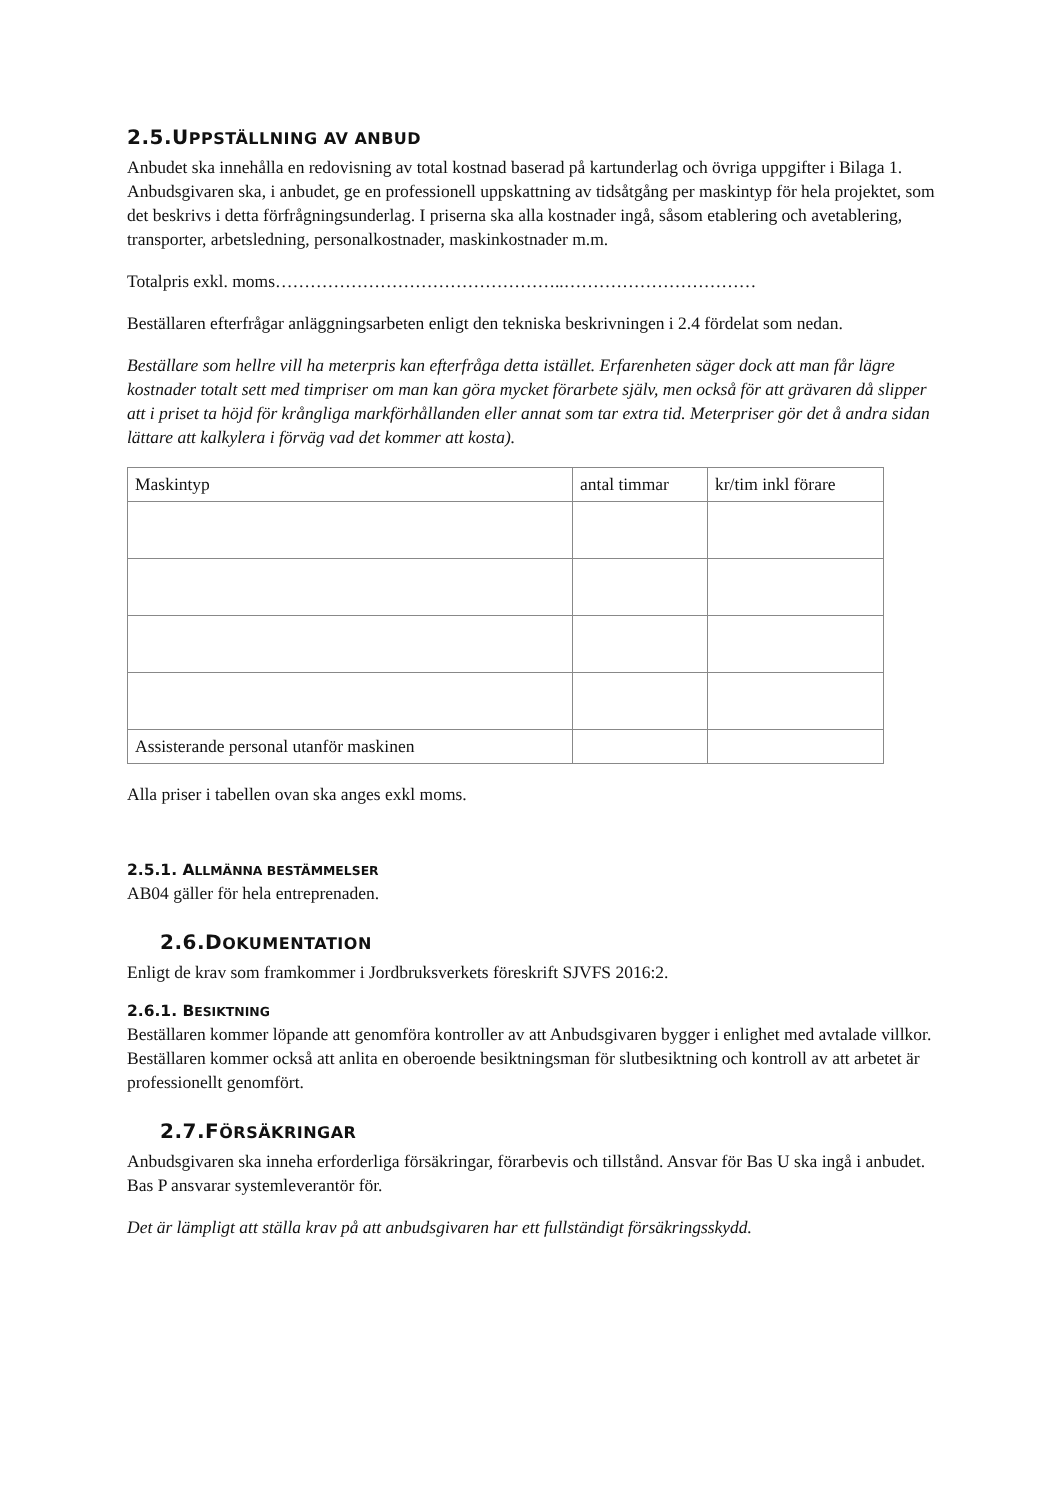2.5.UPPSTÄLLNING AV ANBUD
Anbudet ska innehålla en redovisning av total kostnad baserad på kartunderlag och övriga uppgifter i Bilaga 1. Anbudsgivaren ska, i anbudet, ge en professionell uppskattning av tidsåtgång per maskintyp för hela projektet, som det beskrivs i detta förfrågningsunderlag. I priserna ska alla kostnader ingå, såsom etablering och avetablering, transporter, arbetsledning, personalkostnader, maskinkostnader m.m.
Totalpris exkl. moms…………………………………………..……………………………
Beställaren efterfrågar anläggningsarbeten enligt den tekniska beskrivningen i 2.4 fördelat som nedan.
Beställare som hellre vill ha meterpris kan efterfråga detta istället. Erfarenheten säger dock att man får lägre kostnader totalt sett med timpriser om man kan göra mycket förarbete själv, men också för att grävaren då slipper att i priset ta höjd för krångliga markförhållanden eller annat som tar extra tid. Meterpriser gör det å andra sidan lättare att kalkylera i förväg vad det kommer att kosta).
| Maskintyp | antal timmar | kr/tim inkl förare |
| --- | --- | --- |
| Assisterande personal utanför maskinen | | |
Alla priser i tabellen ovan ska anges exkl moms.
2.5.1. ALLMÄNNA BESTÄMMELSER
AB04 gäller för hela entreprenaden.
2.6.DOKUMENTATION
Enligt de krav som framkommer i Jordbruksverkets föreskrift SJVFS 2016:2.
2.6.1. BESIKTNING
Beställaren kommer löpande att genomföra kontroller av att Anbudsgivaren bygger i enlighet med avtalade villkor. Beställaren kommer också att anlita en oberoende besiktningsman för slutbesiktning och kontroll av att arbetet är professionellt genomfört.
2.7.FÖRSÄKRINGAR
Anbudsgivaren ska inneha erforderliga försäkringar, förarbevis och tillstånd. Ansvar för Bas U ska ingå i anbudet. Bas P ansvarar systemleverantör för.
Det är lämpligt att ställa krav på att anbudsgivaren har ett fullständigt försäkringsskydd.